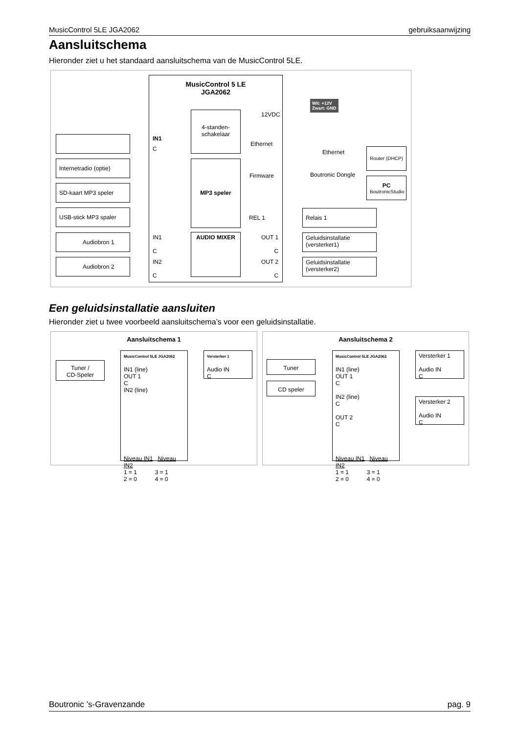MusicControl 5LE JGA2062 gebruiksaanwijzing
Aansluitschema
Hieronder ziet u het standaard aansluitschema van de MusicControl 5LE.
MusicControl 5 LE
JGA2062
4-standen-
schakelaar
MP3 speler
AUDIO MIXER
12VDC
Wit: +12V
Zwart: GND
IN1
C
Internetradio (optie)
SD-kaart MP3 speler
USB-stick MP3 spaler
Audiobron 1
Audiobron 2
IN1
C
IN2
C
Ethernet
Firmware
REL 1
OUT 1
C
OUT 2
C
Ethernet
Boutronic Dongle
Router (DHCP)
PC
BoutronicStudio
Relais 1
Geluidsinstallatie
(versterker1)
Geluidsinstallatie
(versterker2)
Een geluidsinstallatie aansluiten
Hieronder ziet u twee voorbeeld aansluitschema’s voor een geluidsinstallatie.
Aansluitschema 1
Tuner /
CD-Speler
MusicControl 5LE JGA2062
IN1 (line) OUT 1
C
IN2 (line)
Niveau IN1 Niveau IN2
1 = 1 3 = 1
2 = 0 4 = 0
Versterker 1
Audio IN
C
Aansluitschema 2
Tuner
CD speler
MusicControl 5LE JGA2062
IN1 (line) OUT 1
C
IN2 (line)
C
OUT 2
C
Niveau IN1 Niveau IN2
1 = 1 3 = 1
2 = 0 4 = 0
Versterker 1
Audio IN
C
Versterker 2
Audio IN
C
Boutronic ’s-Gravenzande pag. 9